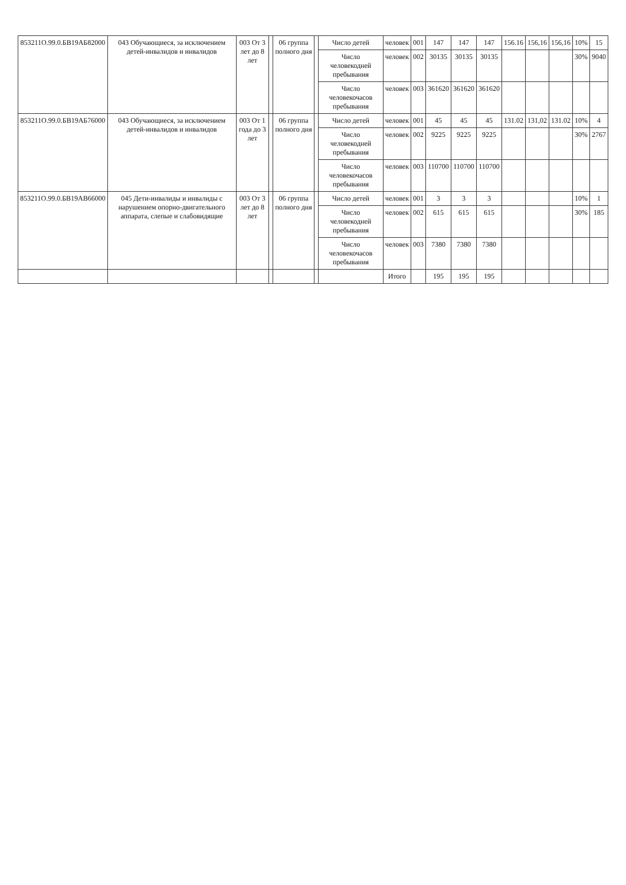| 853211О.99.0.БВ19АБ82000 | 043 Обучающиеся, за исключением детей-инвалидов и инвалидов | 003 От 3 лет до 8 лет | | 06 группа полного дня | | Число детей | человек | 001 | 147 | 147 | 147 | 156.16 | 156,16 | 156,16 | 10% | 15 |
| | | | | | | Число человекодней пребывания | человек | 002 | 30135 | 30135 | 30135 | | | | 30% | 9040 |
| | | | | | | Число человекочасов пребывания | человек | 003 | 361620 | 361620 | 361620 | | | | | |
| 853211О.99.0.БВ19АБ76000 | 043 Обучающиеся, за исключением детей-инвалидов и инвалидов | 003 От 1 года до 3 лет | | 06 группа полного дня | | Число детей | человек | 001 | 45 | 45 | 45 | 131.02 | 131,02 | 131.02 | 10% | 4 |
| | | | | | | Число человекодней пребывания | человек | 002 | 9225 | 9225 | 9225 | | | | 30% | 2767 |
| | | | | | | Число человекочасов пребывания | человек | 003 | 110700 | 110700 | 110700 | | | | | |
| 853211О.99.0.БВ19АВ66000 | 045 Дети-инвалиды и инвалиды с нарушением опорно-двигательного аппарата, слепые и слабовидящие | 003 От 3 лет до 8 лет | | 06 группа полного дня | | Число детей | человек | 001 | 3 | 3 | 3 | | | | 10% | 1 |
| | | | | | | Число человекодней пребывания | человек | 002 | 615 | 615 | 615 | | | | 30% | 185 |
| | | | | | | Число человекочасов пребывания | человек | 003 | 7380 | 7380 | 7380 | | | | | |
| | | | | | | | Итого | | 195 | 195 | 195 | | | | | |